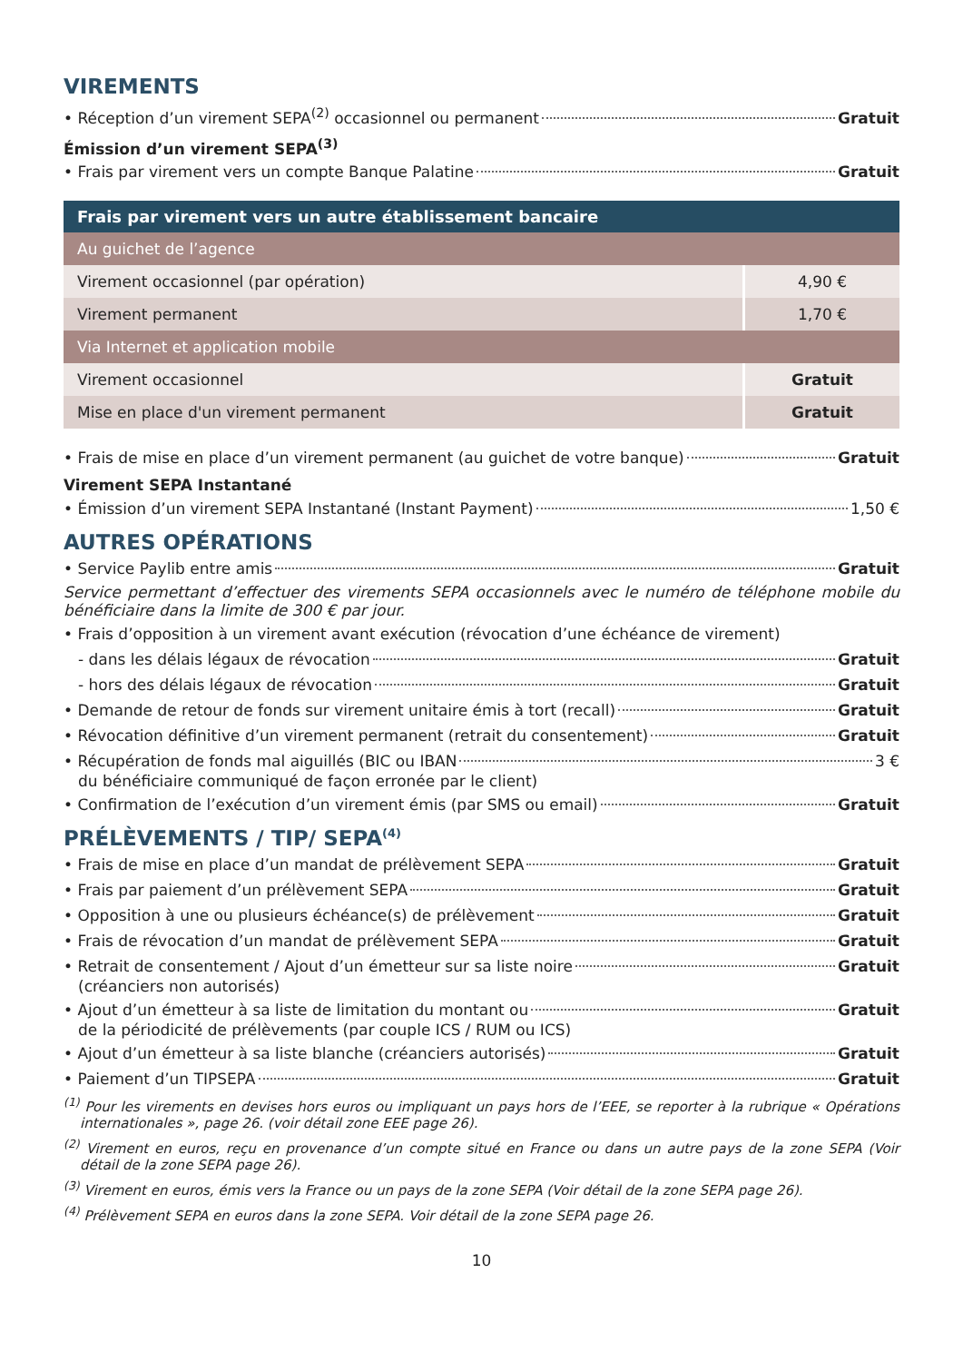VIREMENTS
• Réception d’un virement SEPA<sup>(2)</sup> occasionnel ou permanent Gratuit
Émission d’un virement SEPA<sup>(3)</sup>
• Frais par virement vers un compte Banque Palatine Gratuit
| Frais par virement vers un autre établissement bancaire | |
| --- | --- |
| Au guichet de l’agence | |
| Virement occasionnel (par opération) | 4,90 € |
| Virement permanent | 1,70 € |
| Via Internet et application mobile | |
| Virement occasionnel | Gratuit |
| Mise en place d'un virement permanent | Gratuit |
• Frais de mise en place d’un virement permanent (au guichet de votre banque) Gratuit
Virement SEPA Instantané
• Émission d’un virement SEPA Instantané (Instant Payment) 1,50 €
AUTRES OPÉRATIONS
• Service Paylib entre amis Gratuit
Service permettant d’effectuer des virements SEPA occasionnels avec le numéro de téléphone mobile du bénéficiaire dans la limite de 300 € par jour.
• Frais d’opposition à un virement avant exécution (révocation d’une échéance de virement)
- dans les délais légaux de révocation Gratuit
- hors des délais légaux de révocation Gratuit
• Demande de retour de fonds sur virement unitaire émis à tort (recall) Gratuit
• Révocation définitive d’un virement permanent (retrait du consentement) Gratuit
• Récupération de fonds mal aiguillés (BIC ou IBAN 3 €
du bénéficiaire communiqué de façon erronée par le client)
• Confirmation de l’exécution d’un virement émis (par SMS ou email) Gratuit
PRÉLÈVEMENTS / TIP/ SEPA<sup>(4)</sup>
• Frais de mise en place d’un mandat de prélèvement SEPA Gratuit
• Frais par paiement d’un prélèvement SEPA Gratuit
• Opposition à une ou plusieurs échéance(s) de prélèvement Gratuit
• Frais de révocation d’un mandat de prélèvement SEPA Gratuit
• Retrait de consentement / Ajout d’un émetteur sur sa liste noire Gratuit
(créanciers non autorisés)
• Ajout d’un émetteur à sa liste de limitation du montant ou Gratuit
de la périodicité de prélèvements (par couple ICS / RUM ou ICS)
• Ajout d’un émetteur à sa liste blanche (créanciers autorisés) Gratuit
• Paiement d’un TIPSEPA Gratuit
<sup>(1)</sup> Pour les virements en devises hors euros ou impliquant un pays hors de l’EEE, se reporter à la rubrique « Opérations internationales », page 26. (voir détail zone EEE page 26).
<sup>(2)</sup> Virement en euros, reçu en provenance d’un compte situé en France ou dans un autre pays de la zone SEPA (Voir détail de la zone SEPA page 26).
<sup>(3)</sup> Virement en euros, émis vers la France ou un pays de la zone SEPA (Voir détail de la zone SEPA page 26).
<sup>(4)</sup> Prélèvement SEPA en euros dans la zone SEPA. Voir détail de la zone SEPA page 26.
10